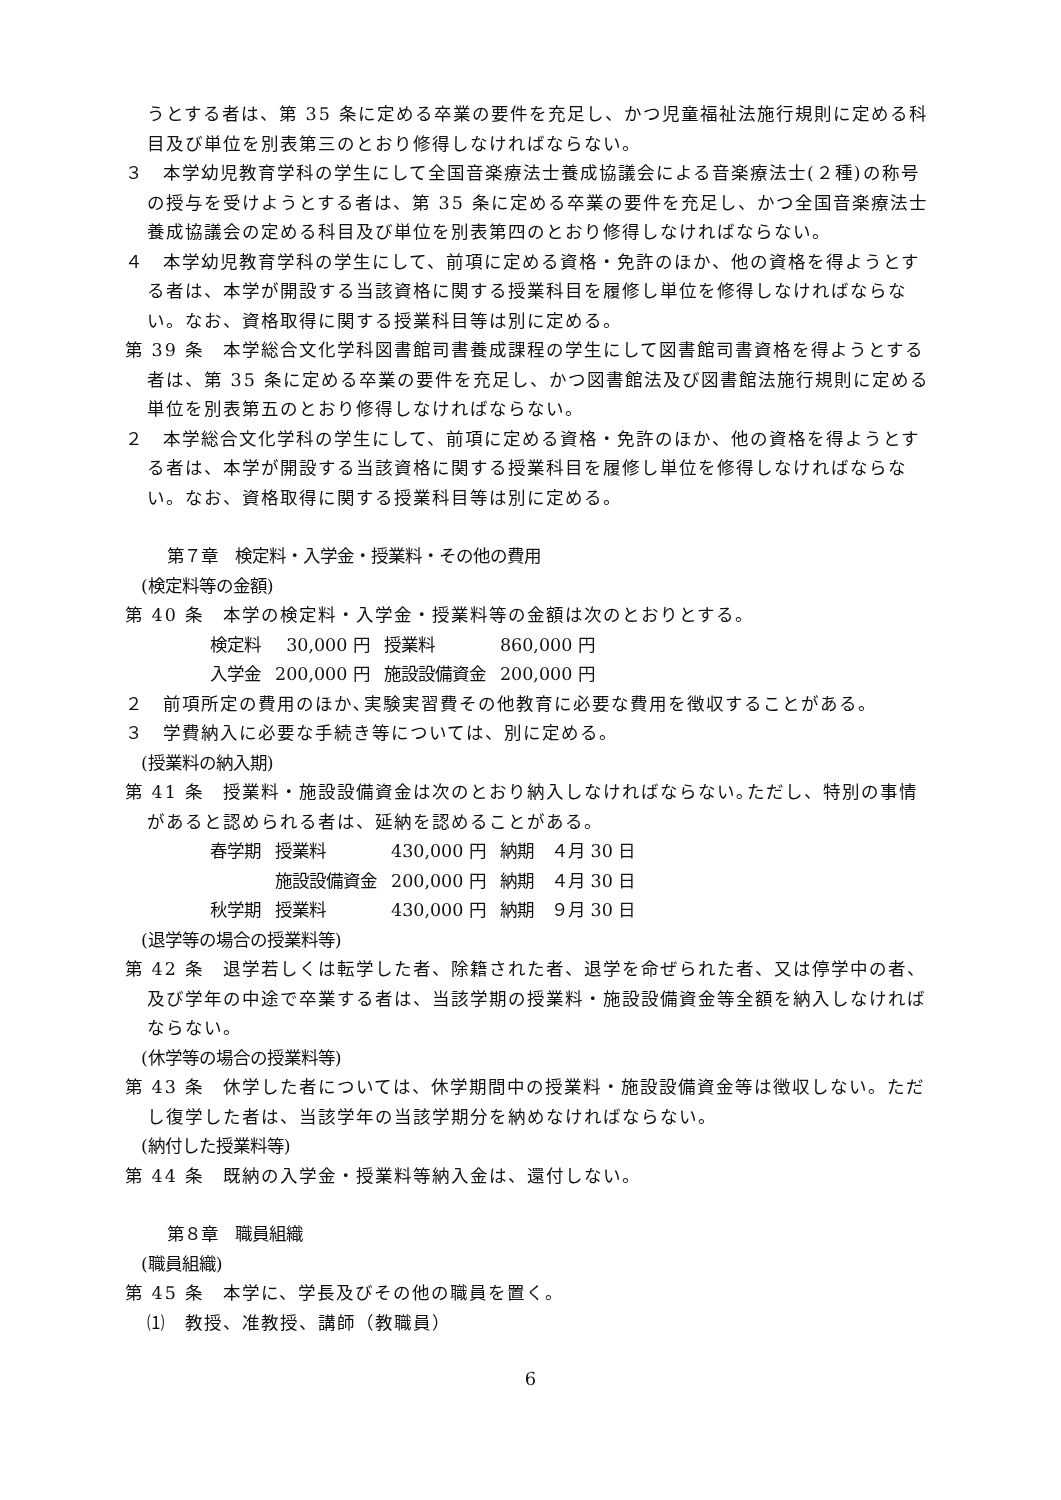うとする者は、第 35 条に定める卒業の要件を充足し、かつ児童福祉法施行規則に定める科目及び単位を別表第三のとおり修得しなければならない。
３　本学幼児教育学科の学生にして全国音楽療法士養成協議会による音楽療法士(２種)の称号の授与を受けようとする者は、第 35 条に定める卒業の要件を充足し、かつ全国音楽療法士養成協議会の定める科目及び単位を別表第四のとおり修得しなければならない。
４　本学幼児教育学科の学生にして、前項に定める資格・免許のほか、他の資格を得ようとする者は、本学が開設する当該資格に関する授業科目を履修し単位を修得しなければならない。なお、資格取得に関する授業科目等は別に定める。
第 39 条　本学総合文化学科図書館司書養成課程の学生にして図書館司書資格を得ようとする者は、第 35 条に定める卒業の要件を充足し、かつ図書館法及び図書館法施行規則に定める単位を別表第五のとおり修得しなければならない。
２　本学総合文化学科の学生にして、前項に定める資格・免許のほか、他の資格を得ようとする者は、本学が開設する当該資格に関する授業科目を履修し単位を修得しなければならない。なお、資格取得に関する授業科目等は別に定める。
第７章　検定料・入学金・授業料・その他の費用
(検定料等の金額)
第 40 条　本学の検定料・入学金・授業料等の金額は次のとおりとする。
| 検定料 | 30,000 円 | 授業料 | 860,000 円 |
| 入学金 | 200,000 円 | 施設設備資金 | 200,000 円 |
２　前項所定の費用のほか､実験実習費その他教育に必要な費用を徴収することがある。
３　学費納入に必要な手続き等については、別に定める。
(授業料の納入期)
第 41 条　授業料・施設設備資金は次のとおり納入しなければならない｡ただし、特別の事情があると認められる者は、延納を認めることがある。
| 春学期 | 授業料 | 430,000 円 | 納期 ４月 30 日 |
| | 施設設備資金 | 200,000 円 | 納期 ４月 30 日 |
| 秋学期 | 授業料 | 430,000 円 | 納期 ９月 30 日 |
(退学等の場合の授業料等)
第 42 条　退学若しくは転学した者、除籍された者、退学を命ぜられた者、又は停学中の者、及び学年の中途で卒業する者は、当該学期の授業料・施設設備資金等全額を納入しなければならない。
(休学等の場合の授業料等)
第 43 条　休学した者については、休学期間中の授業料・施設設備資金等は徴収しない。ただし復学した者は、当該学年の当該学期分を納めなければならない。
(納付した授業料等)
第 44 条　既納の入学金・授業料等納入金は、還付しない。
第８章　職員組織
(職員組織)
第 45 条　本学に、学長及びその他の職員を置く。
⑴　教授、准教授、講師（教職員）
6